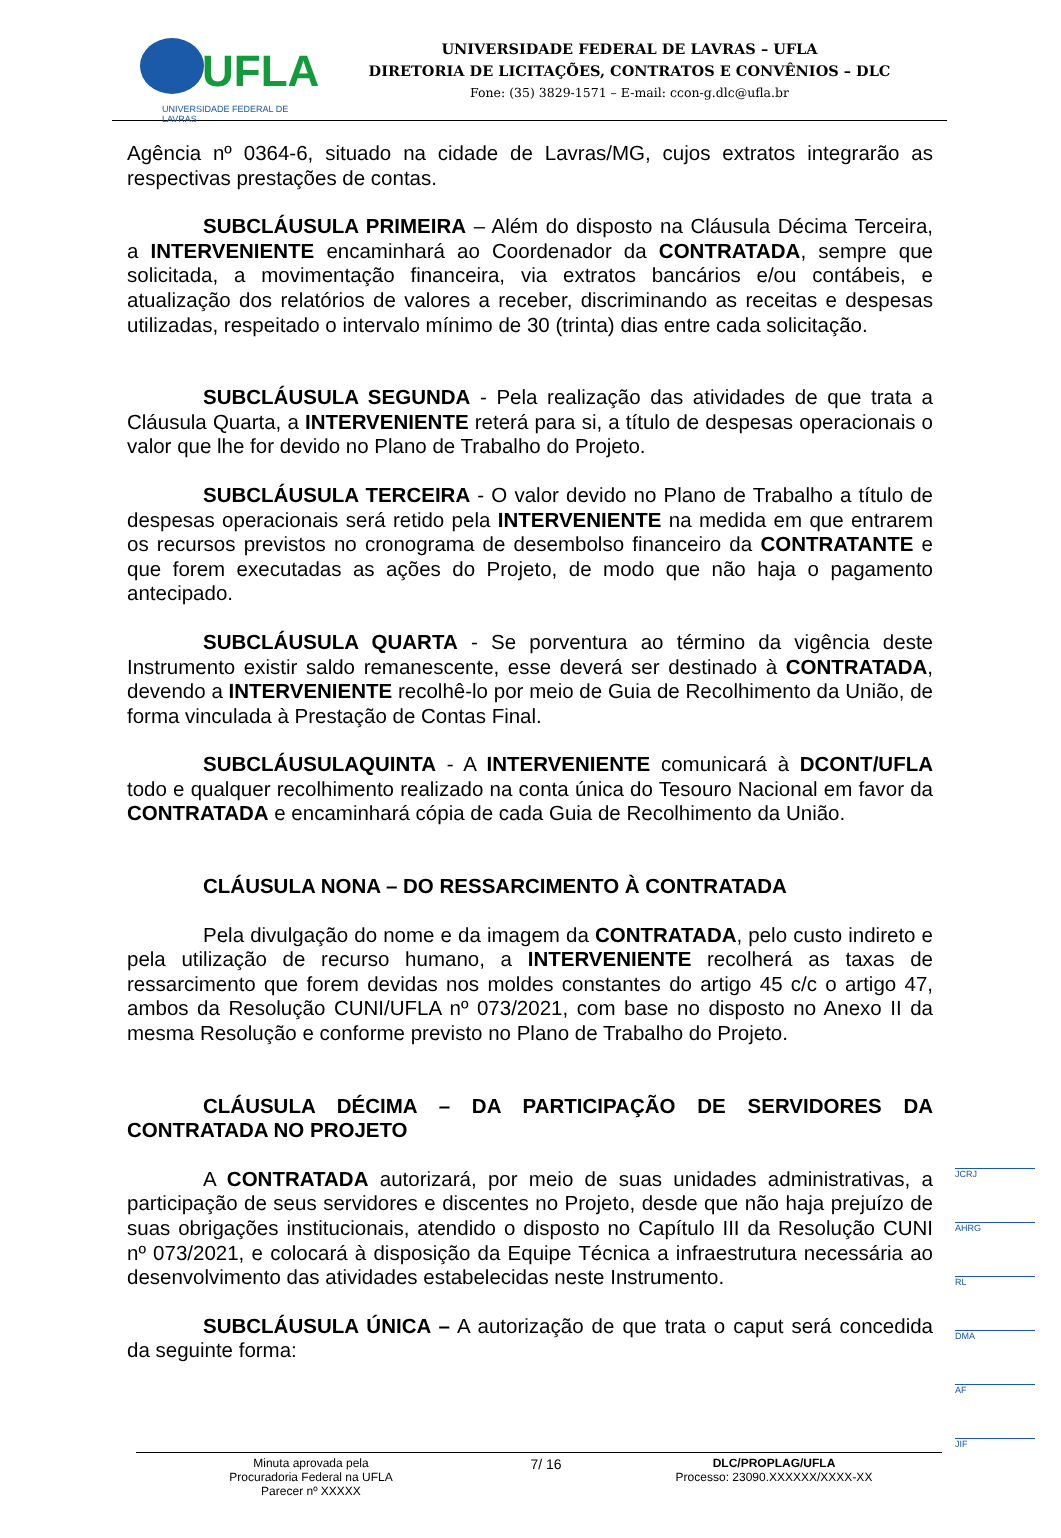UFLA
UNIVERSIDADE FEDERAL DE LAVRAS
UNIVERSIDADE FEDERAL DE LAVRAS – UFLA
DIRETORIA DE LICITAÇÕES, CONTRATOS E CONVÊNIOS – DLC
Fone: (35) 3829-1571 – E-mail: ccon-g.dlc@ufla.br
Agência nº 0364-6, situado na cidade de Lavras/MG, cujos extratos integrarão as respectivas prestações de contas.
SUBCLÁUSULA PRIMEIRA – Além do disposto na Cláusula Décima Terceira, a INTERVENIENTE encaminhará ao Coordenador da CONTRATADA, sempre que solicitada, a movimentação financeira, via extratos bancários e/ou contábeis, e atualização dos relatórios de valores a receber, discriminando as receitas e despesas utilizadas, respeitado o intervalo mínimo de 30 (trinta) dias entre cada solicitação.
SUBCLÁUSULA SEGUNDA - Pela realização das atividades de que trata a Cláusula Quarta, a INTERVENIENTE reterá para si, a título de despesas operacionais o valor que lhe for devido no Plano de Trabalho do Projeto.
SUBCLÁUSULA TERCEIRA - O valor devido no Plano de Trabalho a título de despesas operacionais será retido pela INTERVENIENTE na medida em que entrarem os recursos previstos no cronograma de desembolso financeiro da CONTRATANTE e que forem executadas as ações do Projeto, de modo que não haja o pagamento antecipado.
SUBCLÁUSULA QUARTA - Se porventura ao término da vigência deste Instrumento existir saldo remanescente, esse deverá ser destinado à CONTRATADA, devendo a INTERVENIENTE recolhê-lo por meio de Guia de Recolhimento da União, de forma vinculada à Prestação de Contas Final.
SUBCLÁUSULAQUINTA - A INTERVENIENTE comunicará à DCONT/UFLA todo e qualquer recolhimento realizado na conta única do Tesouro Nacional em favor da CONTRATADA e encaminhará cópia de cada Guia de Recolhimento da União.
CLÁUSULA NONA – DO RESSARCIMENTO À CONTRATADA
Pela divulgação do nome e da imagem da CONTRATADA, pelo custo indireto e pela utilização de recurso humano, a INTERVENIENTE recolherá as taxas de ressarcimento que forem devidas nos moldes constantes do artigo 45 c/c o artigo 47, ambos da Resolução CUNI/UFLA nº 073/2021, com base no disposto no Anexo II da mesma Resolução e conforme previsto no Plano de Trabalho do Projeto.
CLÁUSULA DÉCIMA – DA PARTICIPAÇÃO DE SERVIDORES DA CONTRATADA NO PROJETO
A CONTRATADA autorizará, por meio de suas unidades administrativas, a participação de seus servidores e discentes no Projeto, desde que não haja prejuízo de suas obrigações institucionais, atendido o disposto no Capítulo III da Resolução CUNI nº 073/2021, e colocará à disposição da Equipe Técnica a infraestrutura necessária ao desenvolvimento das atividades estabelecidas neste Instrumento.
SUBCLÁUSULA ÚNICA – A autorização de que trata o caput será concedida da seguinte forma:
JCRJ
AHRG
RL
DMA
AF
JIF
Minuta aprovada pela
Procuradoria Federal na UFLA
Parecer nº XXXXX
7/ 16
DLC/PROPLAG/UFLA
Processo: 23090.XXXXXX/XXXX-XX